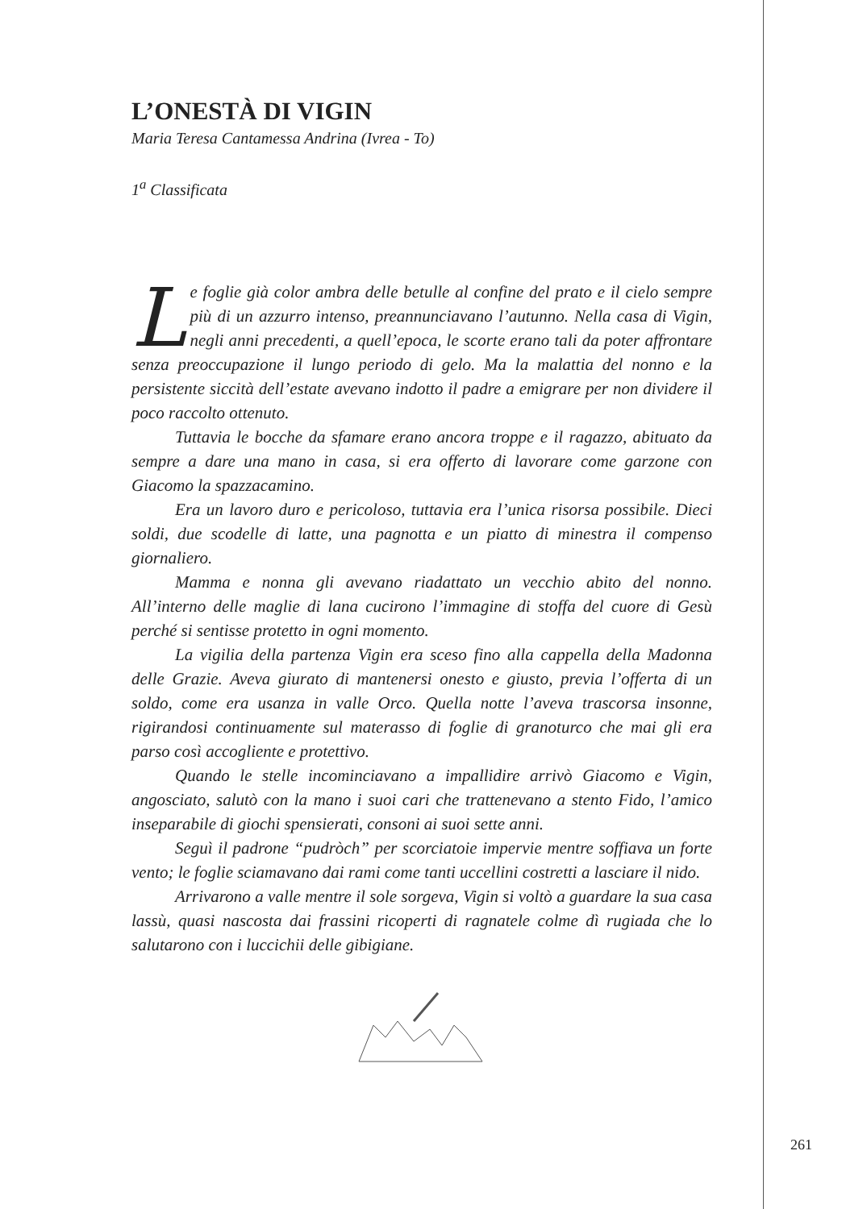L’ONESTÀ DI VIGIN
Maria Teresa Cantamessa Andrina (Ivrea - To)
1<sup>a</sup> Classificata
Le foglie già color ambra delle betulle al confine del prato e il cielo sempre più di un azzurro intenso, preannunciavano l’autunno. Nella casa di Vigin, negli anni precedenti, a quell’epoca, le scorte erano tali da poter affrontare senza preoccupazione il lungo periodo di gelo. Ma la malattia del nonno e la persistente siccità dell’estate avevano indotto il padre a emigrare per non dividere il poco raccolto ottenuto.
Tuttavia le bocche da sfamare erano ancora troppe e il ragazzo, abituato da sempre a dare una mano in casa, si era offerto di lavorare come garzone con Giacomo la spazzacamino.
Era un lavoro duro e pericoloso, tuttavia era l’unica risorsa possibile. Dieci soldi, due scodelle di latte, una pagnotta e un piatto di minestra il compenso giornaliero.
Mamma e nonna gli avevano riadattato un vecchio abito del nonno. All’interno delle maglie di lana cucirono l’immagine di stoffa del cuore di Gesù perché si sentisse protetto in ogni momento.
La vigilia della partenza Vigin era sceso fino alla cappella della Madonna delle Grazie. Aveva giurato di mantenersi onesto e giusto, previa l’offerta di un soldo, come era usanza in valle Orco. Quella notte l’aveva trascorsa insonne, rigirandosi continuamente sul materasso di foglie di granoturco che mai gli era parso così accogliente e protettivo.
Quando le stelle incominciavano a impallidire arrivò Giacomo e Vigin, angosciato, salutò con la mano i suoi cari che trattenevano a stento Fido, l’amico inseparabile di giochi spensierati, consoni ai suoi sette anni.
Seguì il padrone “pudròch” per scorciatoie impervie mentre soffiava un forte vento; le foglie sciamavano dai rami come tanti uccellini costretti a lasciare il nido.
Arrivarono a valle mentre il sole sorgeva, Vigin si voltò a guardare la sua casa lassù, quasi nascosta dai frassini ricoperti di ragnatele colme dì rugiada che lo salutarono con i luccichii delle gibigiane.
261